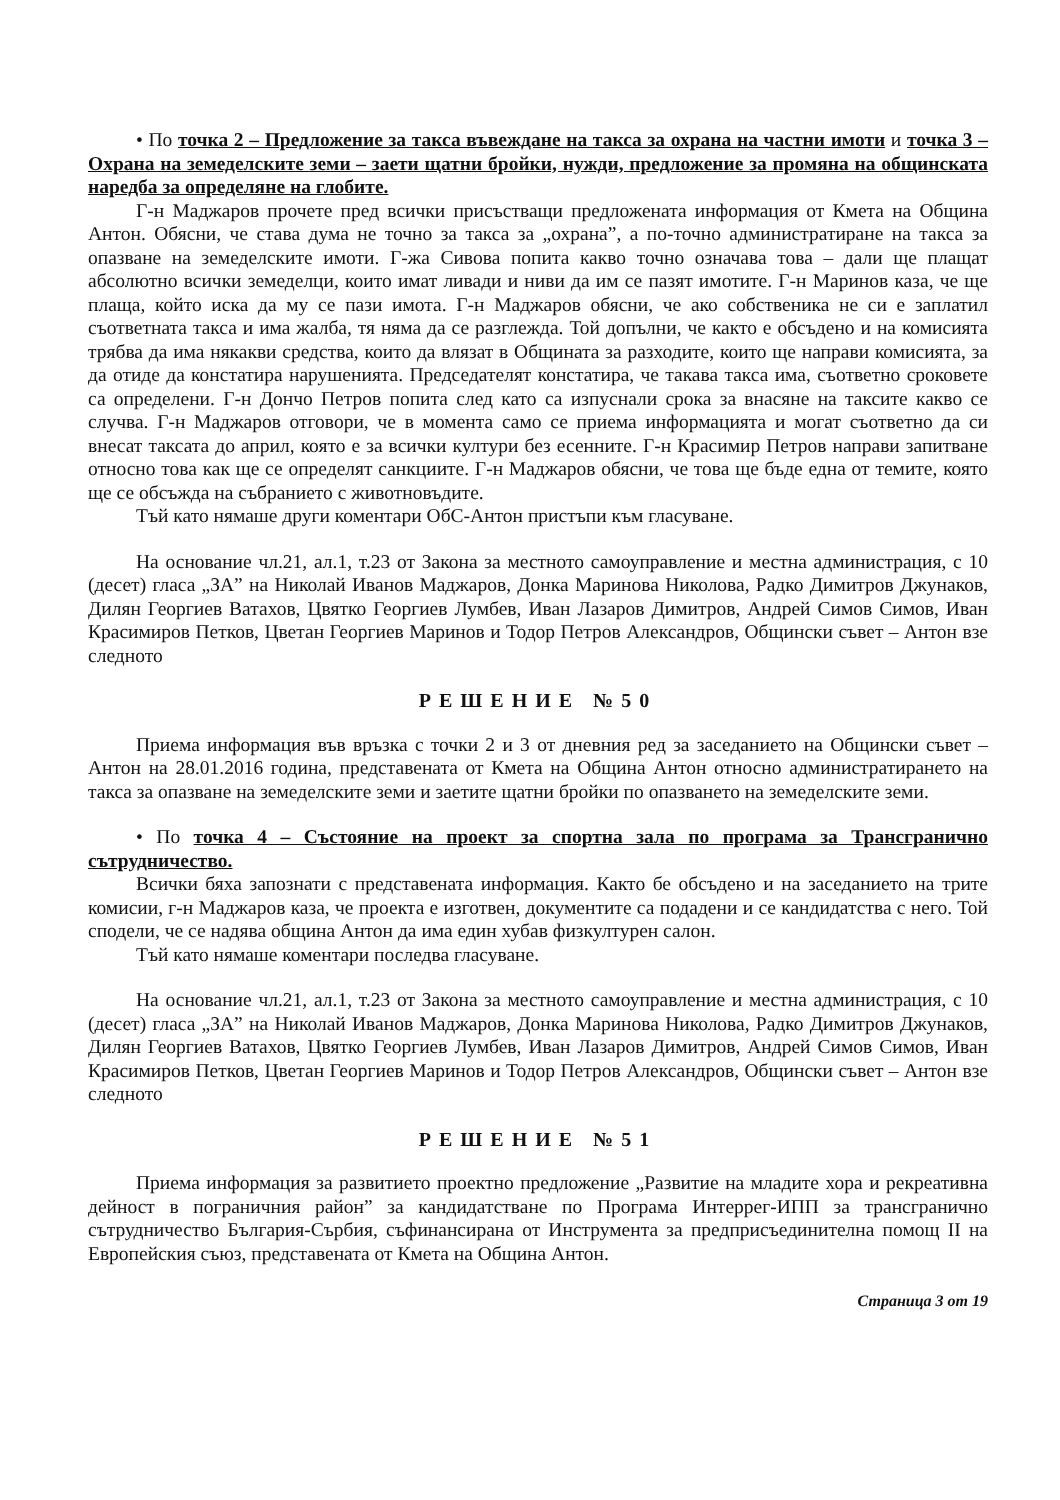• По точка 2 – Предложение за такса въвеждане на такса за охрана на частни имоти и точка 3 – Охрана на земеделските земи – заети щатни бройки, нужди, предложение за промяна на общинската наредба за определяне на глобите.
Г-н Маджаров прочете пред всички присъстващи предложената информация от Кмета на Община Антон. Обясни, че става дума не точно за такса за „охрана”, а по-точно администратиране на такса за опазване на земеделските имоти. Г-жа Сивова попита какво точно означава това – дали ще плащат абсолютно всички земеделци, които имат ливади и ниви да им се пазят имотите. Г-н Маринов каза, че ще плаща, който иска да му се пази имота. Г-н Маджаров обясни, че ако собственика не си е заплатил съответната такса и има жалба, тя няма да се разглежда. Той допълни, че както е обсъдено и на комисията трябва да има някакви средства, които да влязат в Общината за разходите, които ще направи комисията, за да отиде да констатира нарушенията. Председателят констатира, че такава такса има, съответно сроковете са определени. Г-н Дончо Петров попита след като са изпуснали срока за внасяне на таксите какво се случва. Г-н Маджаров отговори, че в момента само се приема информацията и могат съответно да си внесат таксата до април, която е за всички култури без есенните. Г-н Красимир Петров направи запитване относно това как ще се определят санкциите. Г-н Маджаров обясни, че това ще бъде една от темите, която ще се обсъжда на събранието с животновъдите.
Тъй като нямаше други коментари ОбС-Антон пристъпи към гласуване.
На основание чл.21, ал.1, т.23 от Закона за местното самоуправление и местна администрация, с 10 (десет) гласа „ЗА” на Николай Иванов Маджаров, Донка Маринова Николова, Радко Димитров Джунаков, Дилян Георгиев Ватахов, Цвятко Георгиев Лумбев, Иван Лазаров Димитров, Андрей Симов Симов, Иван Красимиров Петков, Цветан Георгиев Маринов и Тодор Петров Александров, Общински съвет – Антон взе следното
РЕШЕНИЕ №50
Приема информация във връзка с точки 2 и 3 от дневния ред за заседанието на Общински съвет – Антон на 28.01.2016 година, представената от Кмета на Община Антон относно администратирането на такса за опазване на земеделските земи и заетите щатни бройки по опазването на земеделските земи.
• По точка 4 – Състояние на проект за спортна зала по програма за Трансгранично сътрудничество.
Всички бяха запознати с представената информация. Както бе обсъдено и на заседанието на трите комисии, г-н Маджаров каза, че проекта е изготвен, документите са подадени и се кандидатства с него. Той сподели, че се надява община Антон да има един хубав физкултурен салон.
Тъй като нямаше коментари последва гласуване.
На основание чл.21, ал.1, т.23 от Закона за местното самоуправление и местна администрация, с 10 (десет) гласа „ЗА” на Николай Иванов Маджаров, Донка Маринова Николова, Радко Димитров Джунаков, Дилян Георгиев Ватахов, Цвятко Георгиев Лумбев, Иван Лазаров Димитров, Андрей Симов Симов, Иван Красимиров Петков, Цветан Георгиев Маринов и Тодор Петров Александров, Общински съвет – Антон взе следното
РЕШЕНИЕ №51
Приема информация за развитието проектно предложение „Развитие на младите хора и рекреативна дейност в пограничния район” за кандидатстване по Програма Интеррег-ИПП за трансгранично сътрудничество България-Сърбия, съфинансирана от Инструмента за предприсъединителна помощ II на Европейския съюз, представената от Кмета на Община Антон.
Страница 3 от 19